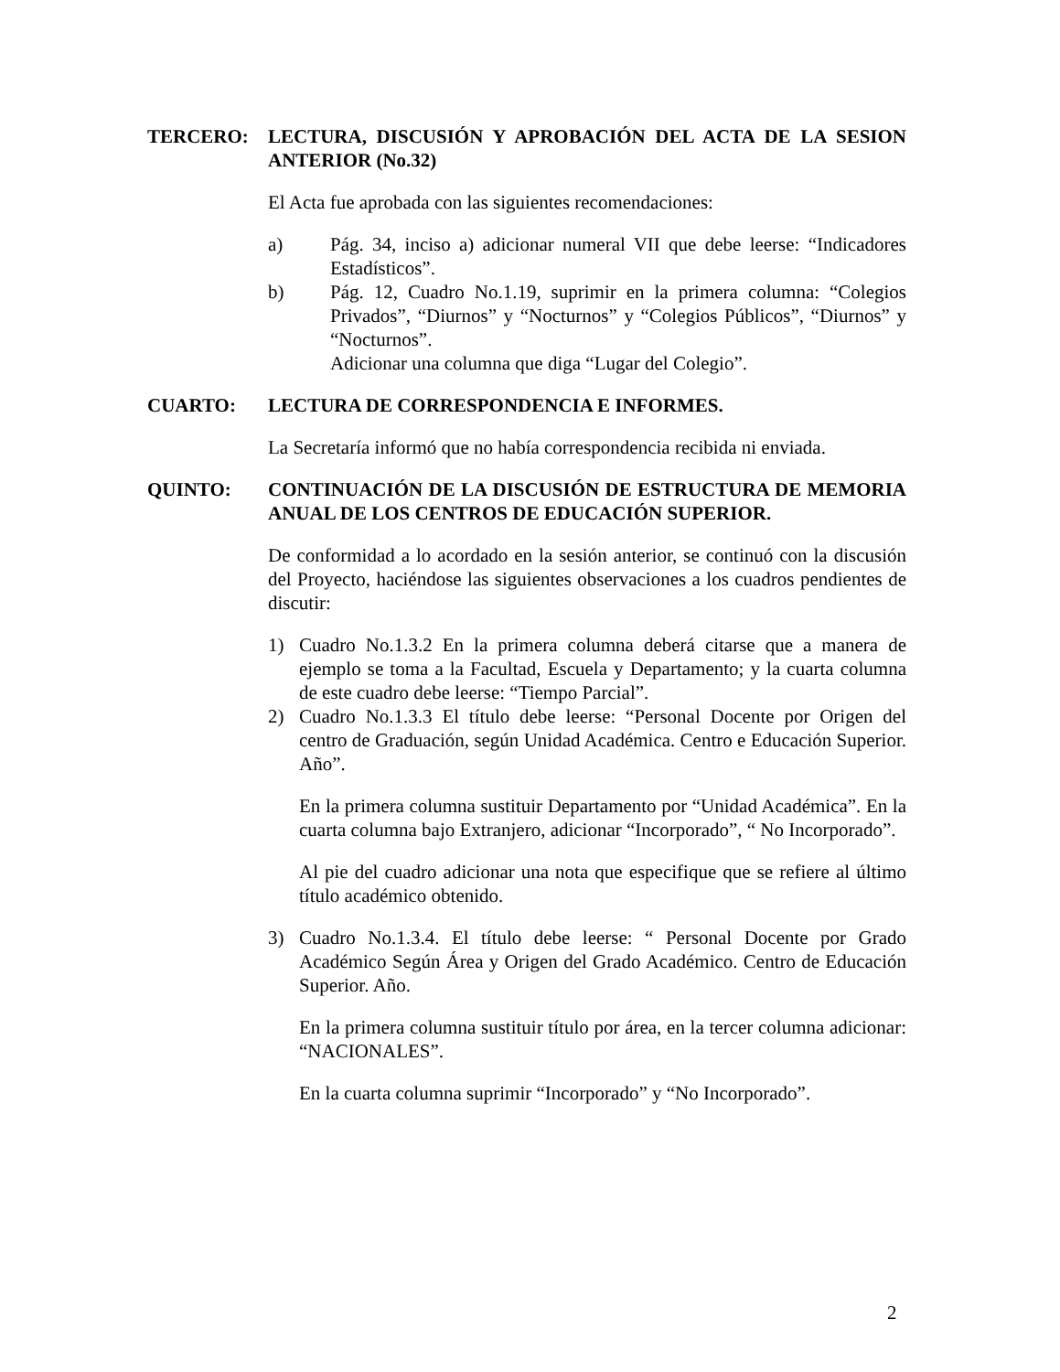TERCERO: LECTURA, DISCUSIÓN Y APROBACIÓN DEL ACTA DE LA SESION ANTERIOR (No.32)
El Acta fue aprobada con las siguientes recomendaciones:
a) Pág. 34, inciso a) adicionar numeral VII que debe leerse: “Indicadores Estadísticos”.
b) Pág. 12, Cuadro No.1.19, suprimir en la primera columna: “Colegios Privados”, “Diurnos” y “Nocturnos” y “Colegios Públicos”, “Diurnos” y “Nocturnos”.
Adicionar una columna que diga “Lugar del Colegio”.
CUARTO: LECTURA DE CORRESPONDENCIA E INFORMES.
La Secretaría informó que no había correspondencia recibida ni enviada.
QUINTO: CONTINUACIÓN DE LA DISCUSIÓN DE ESTRUCTURA DE MEMORIA ANUAL DE LOS CENTROS DE EDUCACIÓN SUPERIOR.
De conformidad a lo acordado en la sesión anterior, se continuó con la discusión del Proyecto, haciéndose las siguientes observaciones a los cuadros pendientes de discutir:
1) Cuadro No.1.3.2 En la primera columna deberá citarse que a manera de ejemplo se toma a la Facultad, Escuela y Departamento; y la cuarta columna de este cuadro debe leerse: “Tiempo Parcial”.
2) Cuadro No.1.3.3 El título debe leerse: “Personal Docente por Origen del centro de Graduación, según Unidad Académica. Centro e Educación Superior. Año”.
En la primera columna sustituir Departamento por “Unidad Académica”. En la cuarta columna bajo Extranjero, adicionar “Incorporado”, “ No Incorporado”.
Al pie del cuadro adicionar una nota que especifique que se refiere al último título académico obtenido.
3) Cuadro No.1.3.4. El título debe leerse: “ Personal Docente por Grado Académico Según Área y Origen del Grado Académico. Centro de Educación Superior. Año.
En la primera columna sustituir título por área, en la tercer columna adicionar: “NACIONALES”.
En la cuarta columna suprimir “Incorporado” y “No Incorporado”.
2